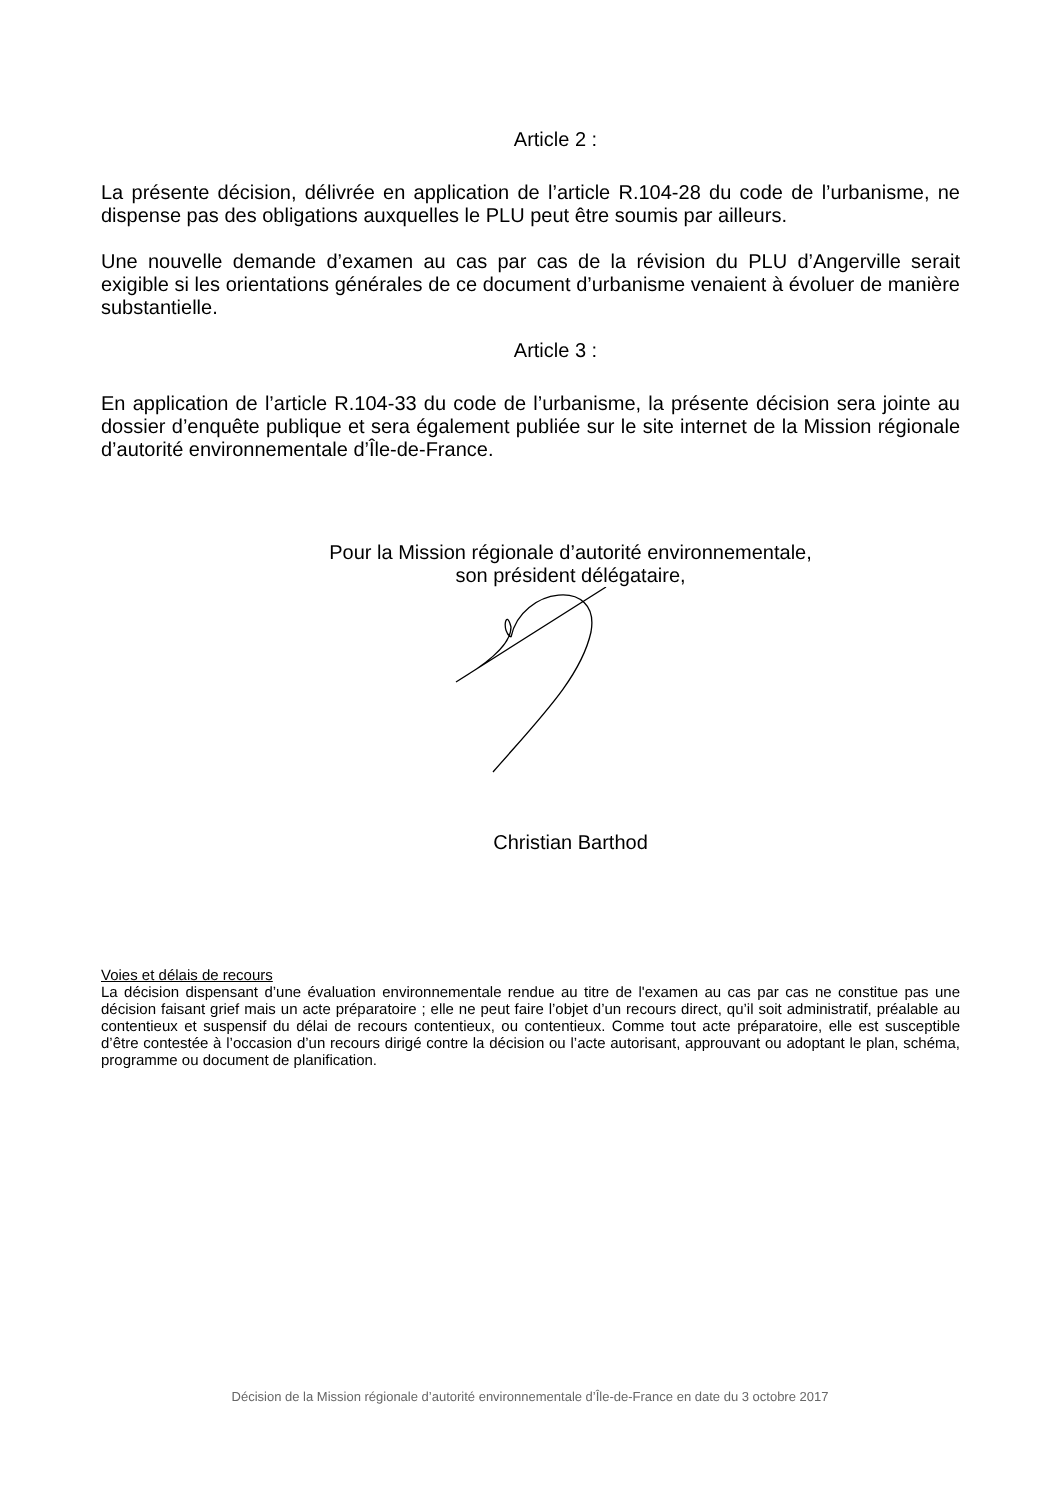Article 2 :
La présente décision, délivrée en application de l’article R.104-28 du code de l’urbanisme, ne dispense pas des obligations auxquelles le PLU peut être soumis par ailleurs.
Une nouvelle demande d’examen au cas par cas de la révision du PLU d’Angerville serait exigible si les orientations générales de ce document d’urbanisme venaient à évoluer de manière substantielle.
Article 3 :
En application de l’article R.104-33 du code de l’urbanisme, la présente décision sera jointe au dossier d’enquête publique et sera également publiée sur le site internet de la Mission régionale d’autorité environnementale d’Île-de-France.
Pour la Mission régionale d’autorité environnementale,
son président délégataire,
Christian Barthod
Voies et délais de recours
La décision dispensant d’une évaluation environnementale rendue au titre de l'examen au cas par cas ne constitue pas une décision faisant grief mais un acte préparatoire ; elle ne peut faire l’objet d’un recours direct, qu’il soit administratif, préalable au contentieux et suspensif du délai de recours contentieux, ou contentieux. Comme tout acte préparatoire, elle est susceptible d’être contestée à l’occasion d’un recours dirigé contre la décision ou l’acte autorisant, approuvant ou adoptant le plan, schéma, programme ou document de planification.
Décision de la Mission régionale d’autorité environnementale d’Île-de-France en date du 3 octobre 2017